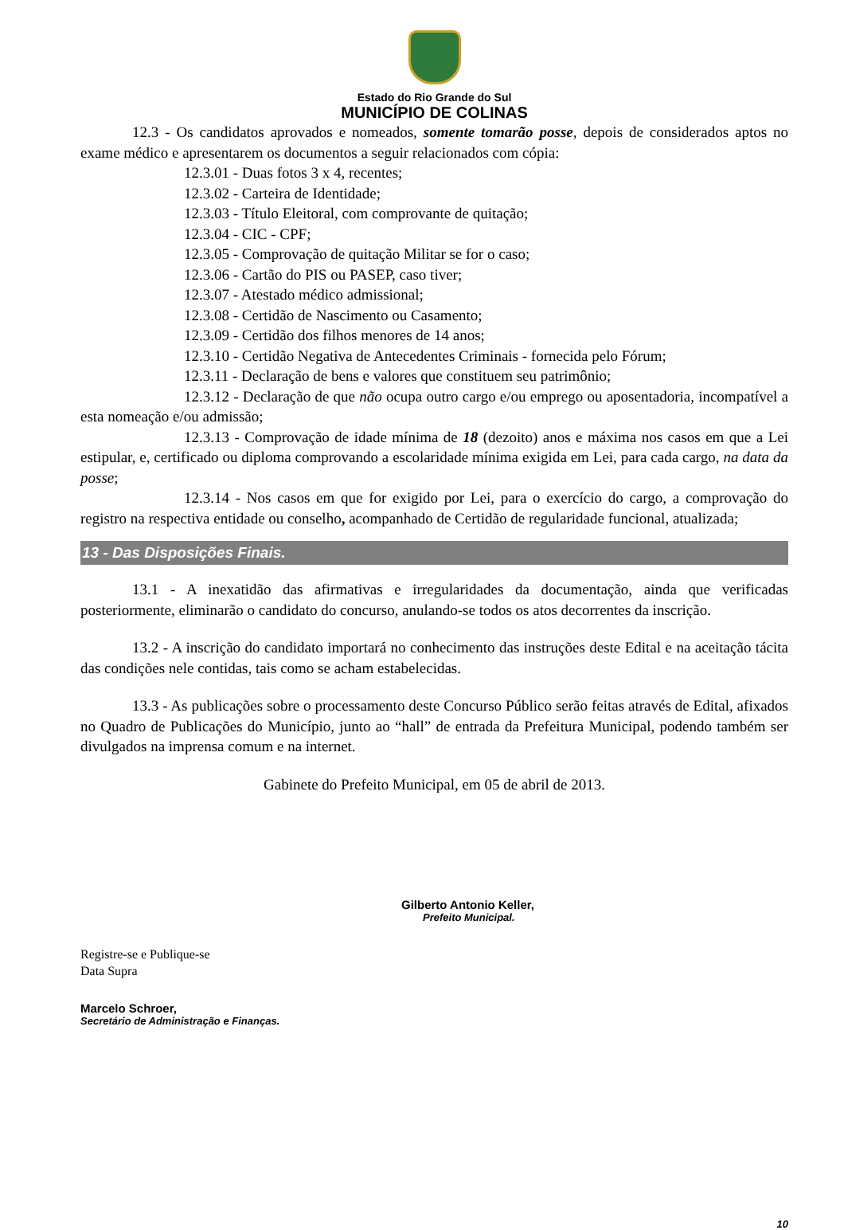Estado do Rio Grande do Sul
MUNICÍPIO DE COLINAS
12.3 - Os candidatos aprovados e nomeados, somente tomarão posse, depois de considerados aptos no exame médico e apresentarem os documentos a seguir relacionados com cópia:
12.3.01 - Duas fotos 3 x 4, recentes;
12.3.02 - Carteira de Identidade;
12.3.03 - Título Eleitoral, com comprovante de quitação;
12.3.04 - CIC - CPF;
12.3.05 - Comprovação de quitação Militar se for o caso;
12.3.06 - Cartão do PIS ou PASEP, caso tiver;
12.3.07 - Atestado médico admissional;
12.3.08 - Certidão de Nascimento ou Casamento;
12.3.09 - Certidão dos filhos menores de 14 anos;
12.3.10 - Certidão Negativa de Antecedentes Criminais - fornecida pelo Fórum;
12.3.11 - Declaração de bens e valores que constituem seu patrimônio;
12.3.12 - Declaração de que não ocupa outro cargo e/ou emprego ou aposentadoria, incompatível a esta nomeação e/ou admissão;
12.3.13 - Comprovação de idade mínima de 18 (dezoito) anos e máxima nos casos em que a Lei estipular, e, certificado ou diploma comprovando a escolaridade mínima exigida em Lei, para cada cargo, na data da posse;
12.3.14 - Nos casos em que for exigido por Lei, para o exercício do cargo, a comprovação do registro na respectiva entidade ou conselho, acompanhado de Certidão de regularidade funcional, atualizada;
13 - Das Disposições Finais.
13.1 - A inexatidão das afirmativas e irregularidades da documentação, ainda que verificadas posteriormente, eliminarão o candidato do concurso, anulando-se todos os atos decorrentes da inscrição.
13.2 - A inscrição do candidato importará no conhecimento das instruções deste Edital e na aceitação tácita das condições nele contidas, tais como se acham estabelecidas.
13.3 - As publicações sobre o processamento deste Concurso Público serão feitas através de Edital, afixados no Quadro de Publicações do Município, junto ao “hall” de entrada da Prefeitura Municipal, podendo também ser divulgados na imprensa comum e na internet.
Gabinete do Prefeito Municipal, em 05 de abril de 2013.
Gilberto Antonio Keller,
Prefeito Municipal.
Registre-se e Publique-se
Data Supra
Marcelo Schroer,
Secretário de Administração e Finanças.
10